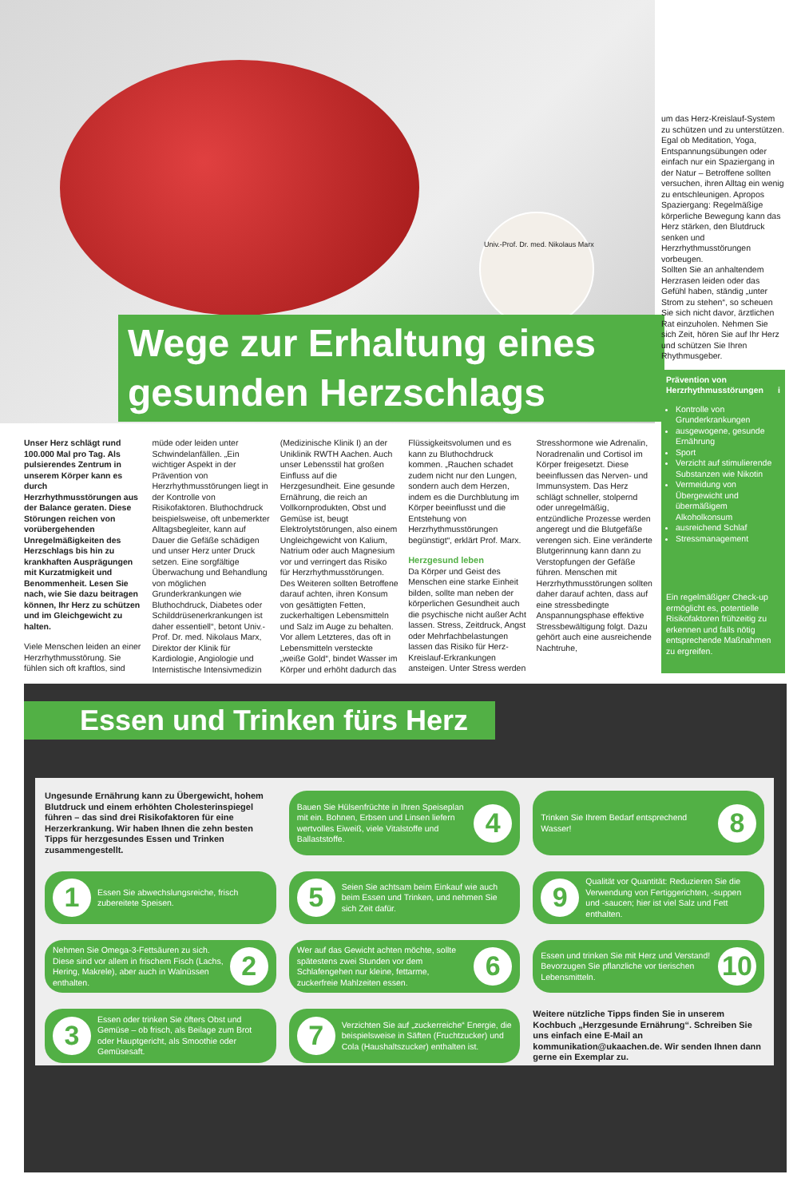Wege zur Erhaltung eines gesunden Herzschlags
Univ.-Prof. Dr. med. Nikolaus Marx
um das Herz-Kreislauf-System zu schützen und zu unterstützen. Egal ob Meditation, Yoga, Entspannungsübungen oder einfach nur ein Spaziergang in der Natur – Betroffene sollten versuchen, ihren Alltag ein wenig zu entschleunigen. Apropos Spaziergang: Regelmäßige körperliche Bewegung kann das Herz stärken, den Blutdruck senken und Herzrhythmusstörungen vorbeugen.
Sollten Sie an anhaltendem Herzrasen leiden oder das Gefühl haben, ständig „unter Strom zu stehen“, so scheuen Sie sich nicht davor, ärztlichen Rat einzuholen. Nehmen Sie sich Zeit, hören Sie auf Ihr Herz und schützen Sie Ihren Rhythmusgeber.
Prävention von Herzrhythmusstörungen i
Kontrolle von Grunderkrankungen
ausgewogene, gesunde Ernährung
Sport
Verzicht auf stimulierende Substanzen wie Nikotin
Vermeidung von Übergewicht und übermäßigem Alkoholkonsum
ausreichend Schlaf
Stressmanagement
Ein regelmäßiger Check-up ermöglicht es, potentielle Risikofaktoren frühzeitig zu erkennen und falls nötig entsprechende Maßnahmen zu ergreifen.
Unser Herz schlägt rund 100.000 Mal pro Tag. Als pulsierendes Zentrum in unserem Körper kann es durch Herzrhythmusstörungen aus der Balance geraten. Diese Störungen reichen von vorübergehenden Unregelmäßigkeiten des Herzschlags bis hin zu krankhaften Ausprägungen mit Kurzatmigkeit und Benommenheit. Lesen Sie nach, wie Sie dazu beitragen können, Ihr Herz zu schützen und im Gleichgewicht zu halten.
Viele Menschen leiden an einer Herzrhythmusstörung. Sie fühlen sich oft kraftlos, sind müde oder leiden unter Schwindelanfällen. „Ein wichtiger Aspekt in der Prävention von Herzrhythmusstörungen liegt in der Kontrolle von Risikofaktoren. Bluthochdruck beispielsweise, oft unbemerkter Alltagsbegleiter, kann auf Dauer die Gefäße schädigen und unser Herz unter Druck setzen. Eine sorgfältige Überwachung und Behandlung von möglichen Grunderkrankungen wie Bluthochdruck, Diabetes oder Schilddrüsenerkrankungen ist daher essentiell“, betont Univ.-Prof. Dr. med. Nikolaus Marx, Direktor der Klinik für Kardiologie, Angiologie und Internistische Intensivmedizin (Medizinische Klinik I) an der Uniklinik RWTH Aachen. Auch unser Lebensstil hat großen Einfluss auf die Herzgesundheit. Eine gesunde Ernährung, die reich an Vollkornprodukten, Obst und Gemüse ist, beugt Elektrolytstörungen, also einem Ungleichgewicht von Kalium, Natrium oder auch Magnesium vor und verringert das Risiko für Herzrhythmusstörungen. Des Weiteren sollten Betroffene darauf achten, ihren Konsum von gesättigten Fetten, zuckerhaltigen Lebensmitteln und Salz im Auge zu behalten. Vor allem Letzteres, das oft in Lebensmitteln versteckte „weiße Gold“, bindet Wasser im Körper und erhöht dadurch das Flüssigkeitsvolumen und es kann zu Bluthochdruck kommen. „Rauchen schadet zudem nicht nur den Lungen, sondern auch dem Herzen, indem es die Durchblutung im Körper beeinflusst und die Entstehung von Herzrhythmusstörungen begünstigt“, erklärt Prof. Marx.
Herzgesund leben
Da Körper und Geist des Menschen eine starke Einheit bilden, sollte man neben der körperlichen Gesundheit auch die psychische nicht außer Acht lassen. Stress, Zeitdruck, Angst oder Mehrfachbelastungen lassen das Risiko für Herz-Kreislauf-Erkrankungen ansteigen. Unter Stress werden Stresshormone wie Adrenalin, Noradrenalin und Cortisol im Körper freigesetzt. Diese beeinflussen das Nerven- und Immunsystem. Das Herz schlägt schneller, stolpernd oder unregelmäßig, entzündliche Prozesse werden angeregt und die Blutgefäße verengen sich. Eine veränderte Blutgerinnung kann dann zu Verstopfungen der Gefäße führen. Menschen mit Herzrhythmusstörungen sollten daher darauf achten, dass auf eine stressbedingte Anspannungsphase effektive Stressbewältigung folgt. Dazu gehört auch eine ausreichende Nachtruhe,
Essen und Trinken fürs Herz
Ungesunde Ernährung kann zu Übergewicht, hohem Blutdruck und einem erhöhten Cholesterinspiegel führen – das sind drei Risikofaktoren für eine Herzerkrankung. Wir haben Ihnen die zehn besten Tipps für herzgesundes Essen und Trinken zusammengestellt.
Bauen Sie Hülsenfrüchte in Ihren Speiseplan mit ein. Bohnen, Erbsen und Linsen liefern wertvolles Eiweiß, viele Vitalstoffe und Ballaststoffe. 4
Trinken Sie Ihrem Bedarf entsprechend Wasser! 8
1 Essen Sie abwechslungsreiche, frisch zubereitete Speisen.
5 Seien Sie achtsam beim Einkauf wie auch beim Essen und Trinken, und nehmen Sie sich Zeit dafür.
9 Qualität vor Quantität: Reduzieren Sie die Verwendung von Fertiggerichten, -suppen und -saucen; hier ist viel Salz und Fett enthalten.
Nehmen Sie Omega-3-Fettsäuren zu sich. Diese sind vor allem in frischem Fisch (Lachs, Hering, Makrele), aber auch in Walnüssen enthalten. 2
Wer auf das Gewicht achten möchte, sollte spätestens zwei Stunden vor dem Schlafengehen nur kleine, fettarme, zuckerfreie Mahlzeiten essen. 6
Essen und trinken Sie mit Herz und Verstand! Bevorzugen Sie pflanzliche vor tierischen Lebensmitteln. 10
3 Essen oder trinken Sie öfters Obst und Gemüse – ob frisch, als Beilage zum Brot oder Hauptgericht, als Smoothie oder Gemüsesaft.
7 Verzichten Sie auf „zuckerreiche“ Energie, die beispielsweise in Säften (Fruchtzucker) und Cola (Haushaltszucker) enthalten ist.
Weitere nützliche Tipps finden Sie in unserem Kochbuch „Herzgesunde Ernährung“. Schreiben Sie uns einfach eine E-Mail an kommunikation@ukaachen.de. Wir senden Ihnen dann gerne ein Exemplar zu.